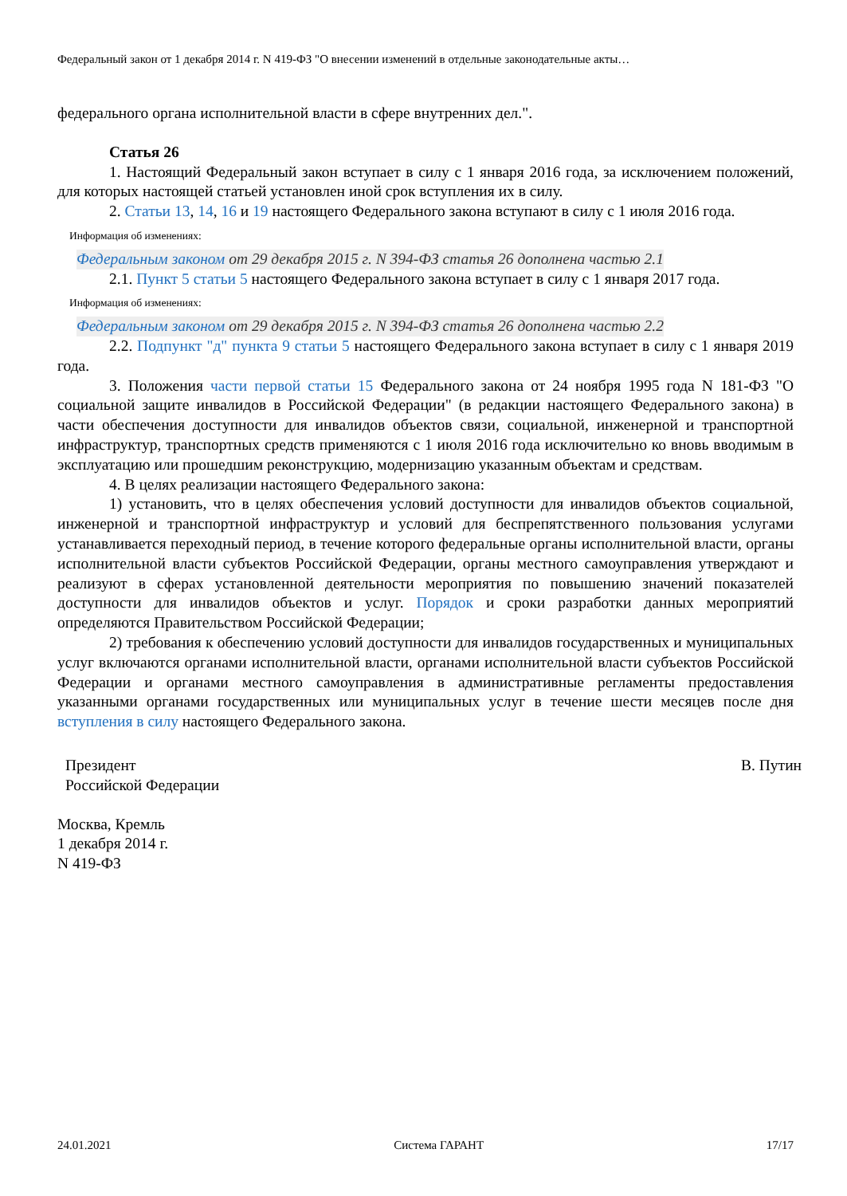Федеральный закон от 1 декабря 2014 г. N 419-ФЗ "О внесении изменений в отдельные законодательные акты…
федерального органа исполнительной власти в сфере внутренних дел.".
Статья 26
1. Настоящий Федеральный закон вступает в силу с 1 января 2016 года, за исключением положений, для которых настоящей статьей установлен иной срок вступления их в силу.
2. Статьи 13, 14, 16 и 19 настоящего Федерального закона вступают в силу с 1 июля 2016 года.
Информация об изменениях:
Федеральным законом от 29 декабря 2015 г. N 394-ФЗ статья 26 дополнена частью 2.1
2.1. Пункт 5 статьи 5 настоящего Федерального закона вступает в силу с 1 января 2017 года.
Информация об изменениях:
Федеральным законом от 29 декабря 2015 г. N 394-ФЗ статья 26 дополнена частью 2.2
2.2. Подпункт "д" пункта 9 статьи 5 настоящего Федерального закона вступает в силу с 1 января 2019 года.
3. Положения части первой статьи 15 Федерального закона от 24 ноября 1995 года N 181-ФЗ "О социальной защите инвалидов в Российской Федерации" (в редакции настоящего Федерального закона) в части обеспечения доступности для инвалидов объектов связи, социальной, инженерной и транспортной инфраструктур, транспортных средств применяются с 1 июля 2016 года исключительно ко вновь вводимым в эксплуатацию или прошедшим реконструкцию, модернизацию указанным объектам и средствам.
4. В целях реализации настоящего Федерального закона:
1) установить, что в целях обеспечения условий доступности для инвалидов объектов социальной, инженерной и транспортной инфраструктур и условий для беспрепятственного пользования услугами устанавливается переходный период, в течение которого федеральные органы исполнительной власти, органы исполнительной власти субъектов Российской Федерации, органы местного самоуправления утверждают и реализуют в сферах установленной деятельности мероприятия по повышению значений показателей доступности для инвалидов объектов и услуг. Порядок и сроки разработки данных мероприятий определяются Правительством Российской Федерации;
2) требования к обеспечению условий доступности для инвалидов государственных и муниципальных услуг включаются органами исполнительной власти, органами исполнительной власти субъектов Российской Федерации и органами местного самоуправления в административные регламенты предоставления указанными органами государственных или муниципальных услуг в течение шести месяцев после дня вступления в силу настоящего Федерального закона.
Президент
Российской Федерации
В. Путин
Москва, Кремль
1 декабря 2014 г.
N 419-ФЗ
24.01.2021 Система ГАРАНТ 17/17